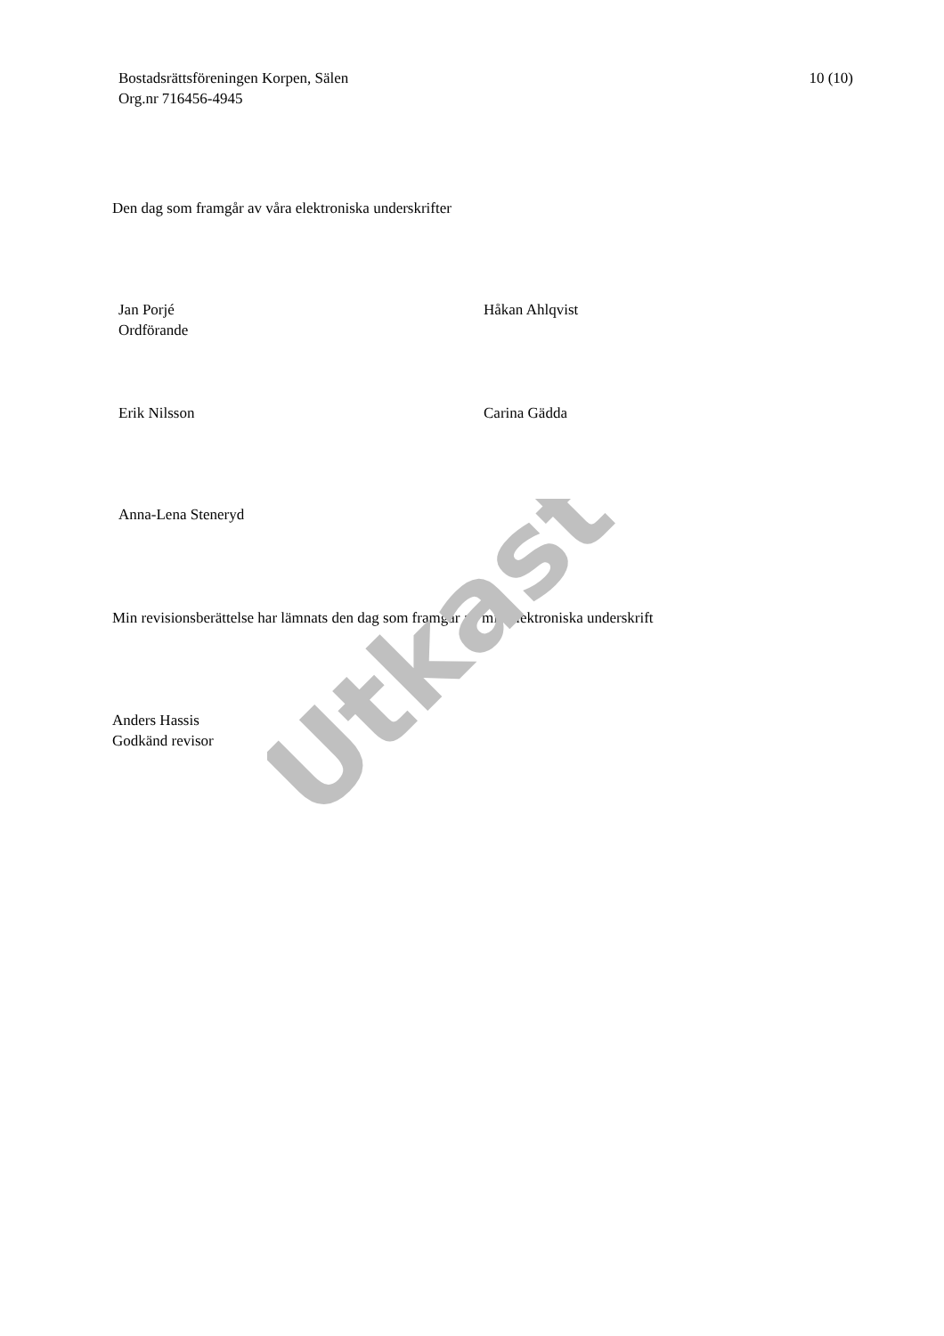Bostadsrättsföreningen Korpen, Sälen
Org.nr 716456-4945
10 (10)
Den dag som framgår av våra elektroniska underskrifter
Jan Porjé
Ordförande
Håkan Ahlqvist
Erik Nilsson Carina Gädda
Anna-Lena Steneryd
Min revisionsberättelse har lämnats den dag som framgår av min elektroniska underskrift
Anders Hassis
Godkänd revisor
Utkast